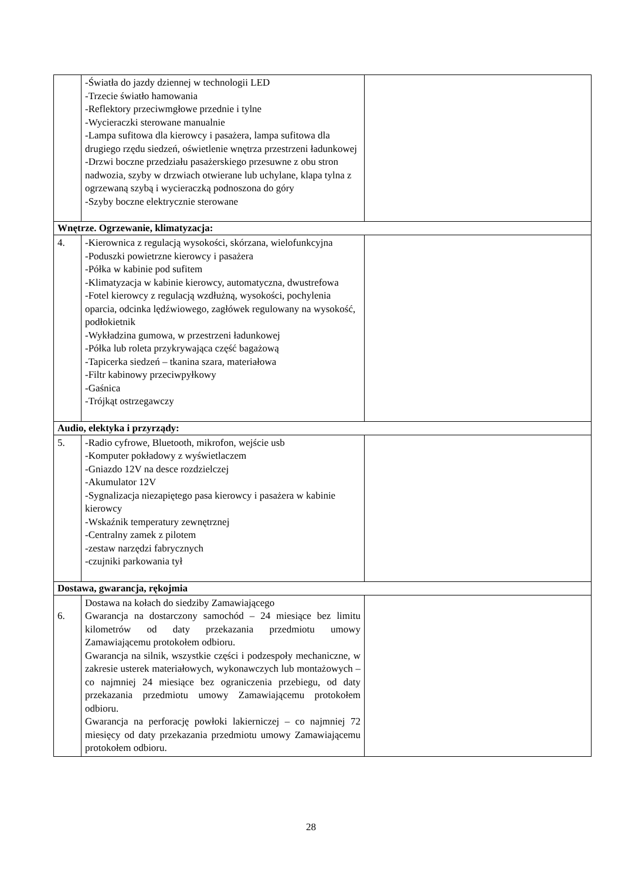| | -Światła do jazdy dziennej w technologii LED -Trzecie światło hamowania -Reflektory przeciwmgłowe przednie i tylne -Wycieraczki sterowane manualnie -Lampa sufitowa dla kierowcy i pasażera, lampa sufitowa dla drugiego rzędu siedzeń, oświetlenie wnętrza przestrzeni ładunkowej -Drzwi boczne przedziału pasażerskiego przesuwne z obu stron nadwozia, szyby w drzwiach otwierane lub uchylane, klapa tylna z ogrzewaną szybą i wycieraczką podnoszona do góry -Szyby boczne elektrycznie sterowane | |
| Wnętrze. Ogrzewanie, klimatyzacja: | | |
| 4. | -Kierownica z regulacją wysokości, skórzana, wielofunkcyjna -Poduszki powietrzne kierowcy i pasażera -Półka w kabinie pod sufitem -Klimatyzacja w kabinie kierowcy, automatyczna, dwustrefowa -Fotel kierowcy z regulacją wzdłużną, wysokości, pochylenia oparcia, odcinka lędźwiowego, zagłówek regulowany na wysokość, podłokietnik -Wykładzina gumowa, w przestrzeni ładunkowej -Półka lub roleta przykrywająca część bagażową -Tapicerka siedzeń – tkanina szara, materiałowa -Filtr kabinowy przeciwpyłkowy -Gaśnica -Trójkąt ostrzegawczy | |
| Audio, elektyka i przyrządy: | | |
| 5. | -Radio cyfrowe, Bluetooth, mikrofon, wejście usb -Komputer pokładowy z wyświetlaczem -Gniazdo 12V na desce rozdzielczej -Akumulator 12V -Sygnalizacja niezapiętego pasa kierowcy i pasażera w kabinie kierowcy -Wskaźnik temperatury zewnętrznej -Centralny zamek z pilotem -zestaw narzędzi fabrycznych -czujniki parkowania tył | |
| Dostawa, gwarancja, rękojmia | | |
| 6. | Dostawa na kołach do siedziby Zamawiającego Gwarancja na dostarczony samochód – 24 miesiące bez limitu kilometrów od daty przekazania przedmiotu umowy Zamawiającemu protokołem odbioru. Gwarancja na silnik, wszystkie części i podzespoły mechaniczne, w zakresie usterek materiałowych, wykonawczych lub montażowych – co najmniej 24 miesiące bez ograniczenia przebiegu, od daty przekazania przedmiotu umowy Zamawiającemu protokołem odbioru. Gwarancja na perforację powłoki lakierniczej – co najmniej 72 miesięcy od daty przekazania przedmiotu umowy Zamawiającemu protokołem odbioru. | |
28